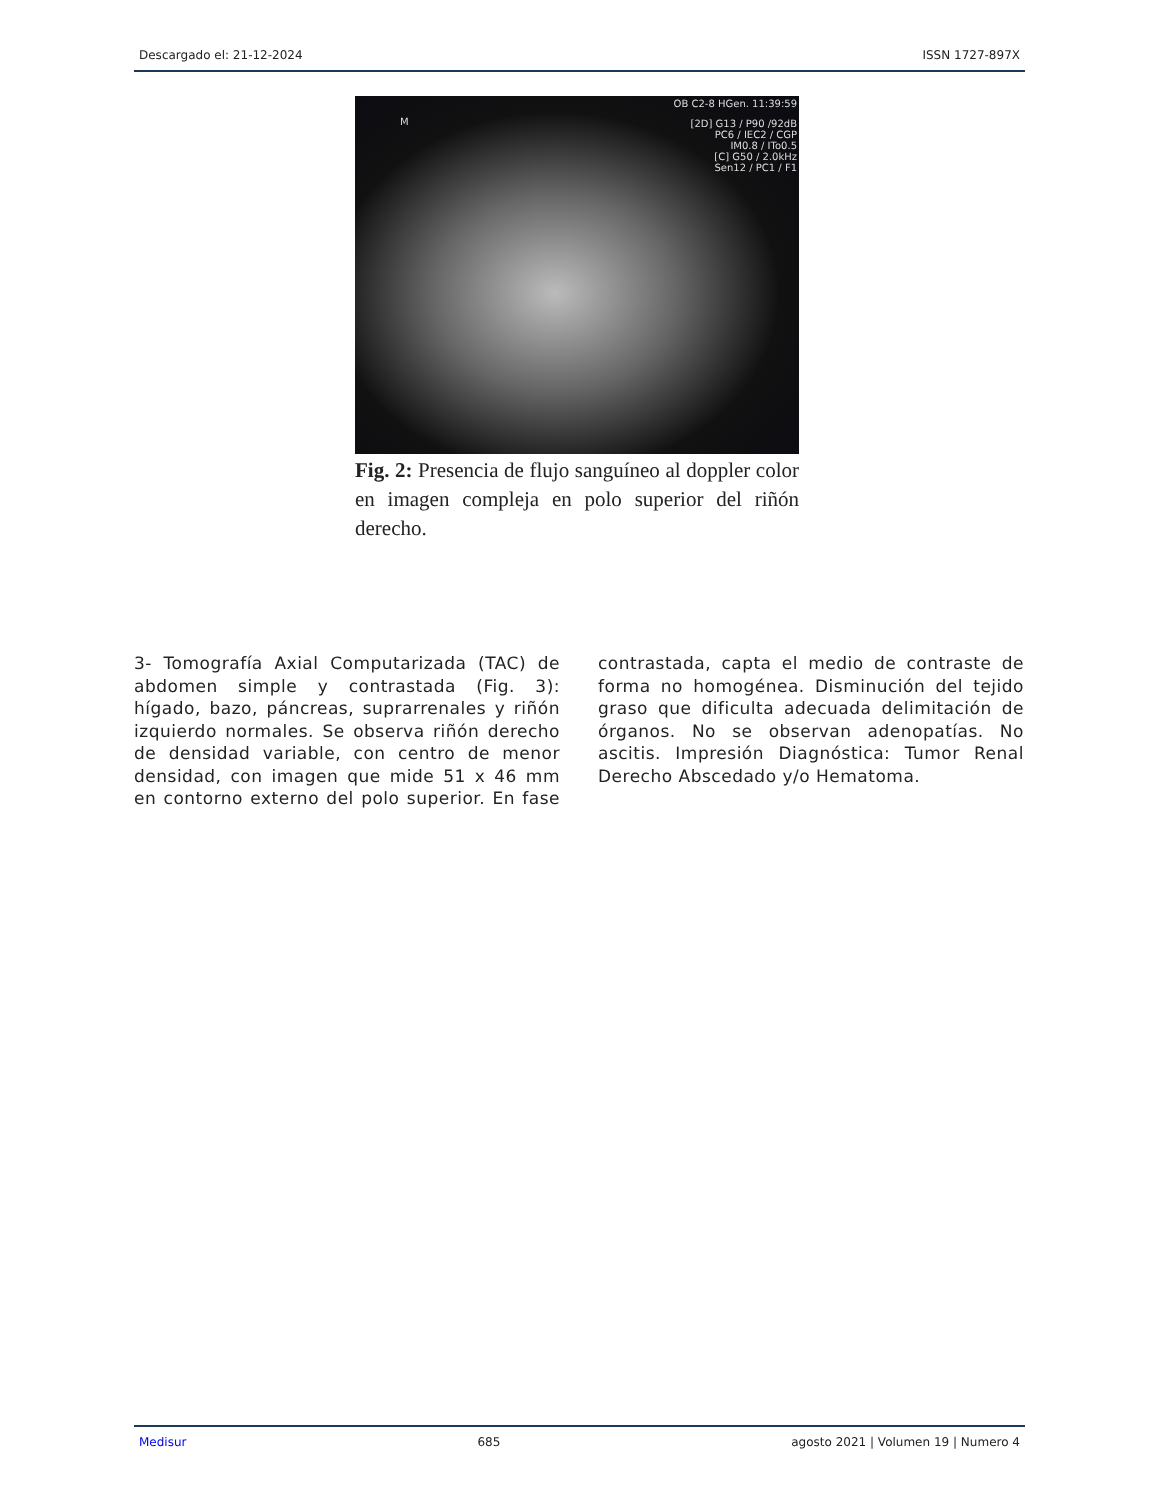Descargado el: 21-12-2024 ISSN 1727-897X
OB C2-8 HGen. 11:39:59
[2D] G13 / P90 /92dB
PC6 / IEC2 / CGP
IM0.8 / ITo0.5
[C] G50 / 2.0kHz
Sen12 / PC1 / F1
M
Fig. 2: Presencia de flujo sanguíneo al doppler color en imagen compleja en polo superior del riñón derecho.
3- Tomografía Axial Computarizada (TAC) de abdomen simple y contrastada (Fig. 3): hígado, bazo, páncreas, suprarrenales y riñón izquierdo normales. Se observa riñón derecho de densidad variable, con centro de menor densidad, con imagen que mide 51 x 46 mm en contorno externo del polo superior. En fase contrastada, capta el medio de contraste de forma no homogénea. Disminución del tejido graso que dificulta adecuada delimitación de órganos. No se observan adenopatías. No ascitis. Impresión Diagnóstica: Tumor Renal Derecho Abscedado y/o Hematoma.
Medisur 685 agosto 2021 | Volumen 19 | Numero 4